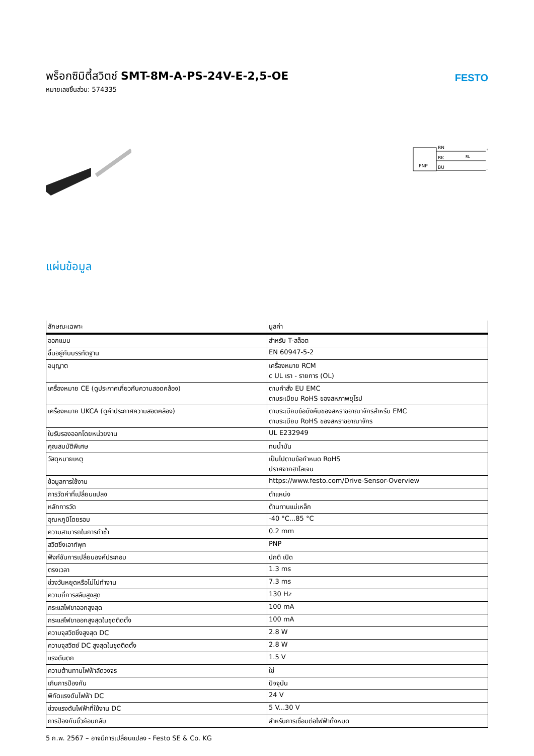พร็อกซิมิตี้สวิตซ์ SMT-8M-A-PS-24V-E-2,5-OE
หมายเลขชิ้นส่วน: 574335
FESTO
PNP
BN
BK
BU
+
-
RL
แผ่นข้อมูล
| ลักษณะเฉพาะ | มูลค่า |
| --- | --- |
| ออกแบบ | สำหรับ T-สล็อต |
| ขึ้นอยู่กับบรรทัดฐาน | EN 60947-5-2 |
| อนุญาต | เครื่องหมาย RCM c UL เรา - รายการ (OL) |
| เครื่องหมาย CE (ดูประกาศเกี่ยวกับความสอดคล้อง) | ตามคำสั่ง EU EMC ตามระเบียบ RoHS ของสหภาพยุโรป |
| เครื่องหมาย UKCA (ดูคำประกาศความสอดคล้อง) | ตามระเบียบข้อบังคับของสหราชอาณาจักรสำหรับ EMC ตามระเบียบ RoHS ของสหราชอาณาจักร |
| ใบรับรองออกโดยหน่วยงาน | UL E232949 |
| คุณสมบัติพิเศษ | ทนน้ำมัน |
| วัสดุหมายเหตุ | เป็นไปตามข้อกำหนด RoHS ปราศจากฮาโลเจน |
| ข้อมูลการใช้งาน | https://www.festo.com/Drive-Sensor-Overview |
| การวัดค่าที่เปลี่ยนแปลง | ตำแหน่ง |
| หลักการวัด | ต้านทานแม่เหล็ก |
| อุณหภูมิโดยรอบ | -40 °C...85 °C |
| ความสามารถในการทำซ้ำ | 0.2 mm |
| สวิตชิ่งเอาท์พุท | PNP |
| ฟังก์ชันการเปลี่ยนองค์ประกอบ | ปกติ เปิด |
| ตรงเวลา | 1.3 ms |
| ช่วงวันหยุดหรือไม่ไปทำงาน | 7.3 ms |
| ความถี่การสลับสูงสุด | 130 Hz |
| กระแสไฟขาออกสูงสุด | 100 mA |
| กระแสไฟขาออกสูงสุดในชุดติดตั้ง | 100 mA |
| ความจุสวิตชิ่งสูงสุด DC | 2.8 W |
| ความจุสวิตซ์ DC สูงสุดในชุดติดตั้ง | 2.8 W |
| แรงดันตก | 1.5 V |
| ความต้านทานไฟฟ้าลัดวงจร | ใช่ |
| เกินการป้องกัน | ปัจจุบัน |
| พิกัดแรงดันไฟฟ้า DC | 24 V |
| ช่วงแรงดันไฟฟ้าที่ใช้งาน DC | 5 V...30 V |
| การป้องกันขั้วย้อนกลับ | สำหรับการเชื่อมต่อไฟฟ้าทั้งหมด |
5 ก.พ. 2567 – อาจมีการเปลี่ยนแปลง - Festo SE & Co. KG